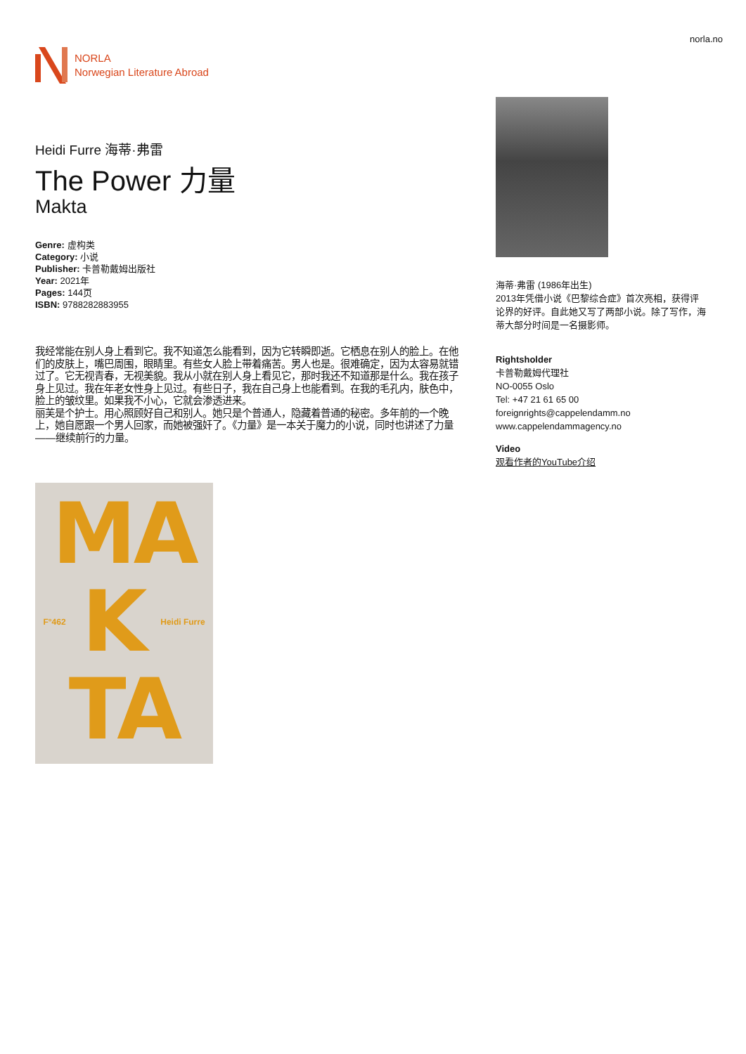NORLA
Norwegian Literature Abroad
norla.no
Heidi Furre 海蒂·弗雷
The Power 力量
Makta
Genre: 虚构类
Category: 小说
Publisher: 卡普勒戴姆出版社
Year: 2021年
Pages: 144页
ISBN: 9788282883955
我经常能在别人身上看到它。我不知道怎么能看到，因为它转瞬即逝。它栖息在别人的脸上。在他们的皮肤上，嘴巴周围，眼睛里。有些女人脸上带着痛苦。男人也是。很难确定，因为太容易就错过了。它无视青春，无视美貌。我从小就在别人身上看见它，那时我还不知道那是什么。我在孩子身上见过。我在年老女性身上见过。有些日子，我在自己身上也能看到。在我的毛孔内，肤色中，脸上的皱纹里。如果我不小心，它就会渗透进来。
丽芙是个护士。用心照顾好自己和别人。她只是个普通人，隐藏着普通的秘密。多年前的一个晚上，她自愿跟一个男人回家，而她被强奸了。《力量》是一本关于魔力的小说，同时也讲述了力量——继续前行的力量。
MA
F°462 K Heidi Furre
TA
海蒂·弗雷 (1986年出生)
2013年凭借小说《巴黎综合症》首次亮相，获得评论界的好评。自此她又写了两部小说。除了写作，海蒂大部分时间是一名摄影师。
Rightsholder
卡普勒戴姆代理社
NO-0055 Oslo
Tel: +47 21 61 65 00
foreignrights@cappelendamm.no
www.cappelendammagency.no
Video
观看作者的YouTube介绍